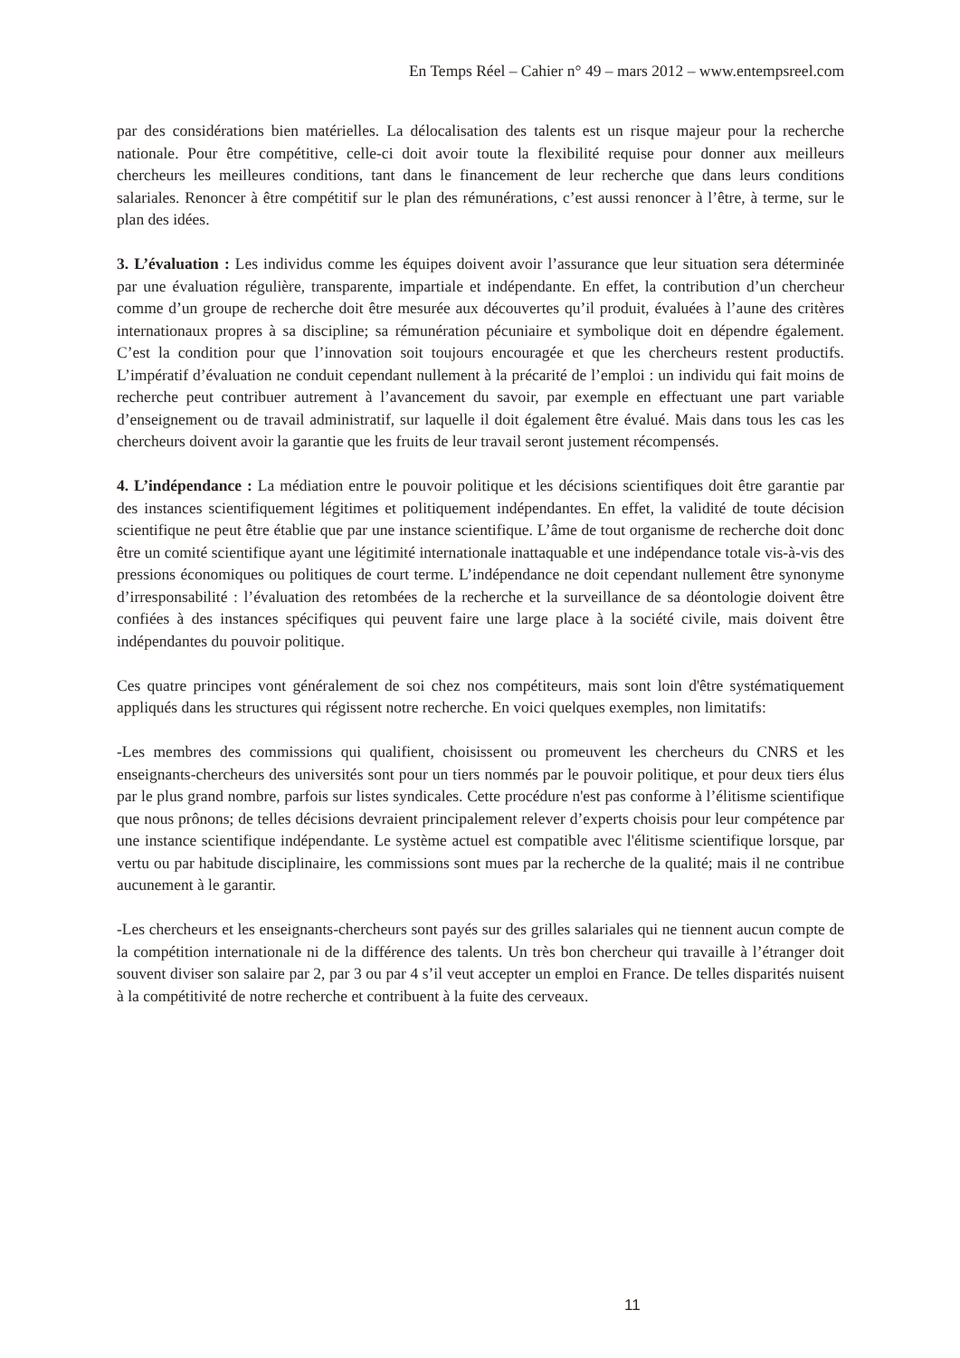En Temps Réel – Cahier n° 49 – mars 2012 – www.entempsreel.com
par des considérations bien matérielles. La délocalisation des talents est un risque majeur pour la recherche nationale. Pour être compétitive, celle-ci doit avoir toute la flexibilité requise pour donner aux meilleurs chercheurs les meilleures conditions, tant dans le financement de leur recherche que dans leurs conditions salariales. Renoncer à être compétitif sur le plan des rémunérations, c’est aussi renoncer à l’être, à terme, sur le plan des idées.
3. L’évaluation : Les individus comme les équipes doivent avoir l’assurance que leur situation sera déterminée par une évaluation régulière, transparente, impartiale et indépendante. En effet, la contribution d’un chercheur comme d’un groupe de recherche doit être mesurée aux découvertes qu’il produit, évaluées à l’aune des critères internationaux propres à sa discipline; sa rémunération pécuniaire et symbolique doit en dépendre également. C’est la condition pour que l’innovation soit toujours encouragée et que les chercheurs restent productifs. L’impératif d’évaluation ne conduit cependant nullement à la précarité de l’emploi : un individu qui fait moins de recherche peut contribuer autrement à l’avancement du savoir, par exemple en effectuant une part variable d’enseignement ou de travail administratif, sur laquelle il doit également être évalué. Mais dans tous les cas les chercheurs doivent avoir la garantie que les fruits de leur travail seront justement récompensés.
4. L’indépendance : La médiation entre le pouvoir politique et les décisions scientifiques doit être garantie par des instances scientifiquement légitimes et politiquement indépendantes. En effet, la validité de toute décision scientifique ne peut être établie que par une instance scientifique. L’âme de tout organisme de recherche doit donc être un comité scientifique ayant une légitimité internationale inattaquable et une indépendance totale vis-à-vis des pressions économiques ou politiques de court terme. L’indépendance ne doit cependant nullement être synonyme d’irresponsabilité : l’évaluation des retombées de la recherche et la surveillance de sa déontologie doivent être confiées à des instances spécifiques qui peuvent faire une large place à la société civile, mais doivent être indépendantes du pouvoir politique.
Ces quatre principes vont généralement de soi chez nos compétiteurs, mais sont loin d'être systématiquement appliqués dans les structures qui régissent notre recherche. En voici quelques exemples, non limitatifs:
-Les membres des commissions qui qualifient, choisissent ou promeuvent les chercheurs du CNRS et les enseignants-chercheurs des universités sont pour un tiers nommés par le pouvoir politique, et pour deux tiers élus par le plus grand nombre, parfois sur listes syndicales. Cette procédure n'est pas conforme à l’élitisme scientifique que nous prônons; de telles décisions devraient principalement relever d’experts choisis pour leur compétence par une instance scientifique indépendante. Le système actuel est compatible avec l'élitisme scientifique lorsque, par vertu ou par habitude disciplinaire, les commissions sont mues par la recherche de la qualité; mais il ne contribue aucunement à le garantir.
-Les chercheurs et les enseignants-chercheurs sont payés sur des grilles salariales qui ne tiennent aucun compte de la compétition internationale ni de la différence des talents. Un très bon chercheur qui travaille à l’étranger doit souvent diviser son salaire par 2, par 3 ou par 4 s’il veut accepter un emploi en France. De telles disparités nuisent à la compétitivité de notre recherche et contribuent à la fuite des cerveaux.
11